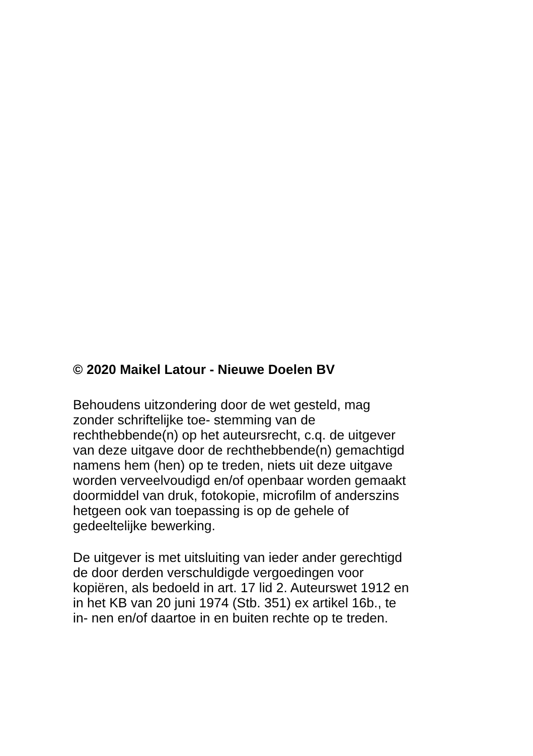© 2020 Maikel Latour - Nieuwe Doelen BV
Behoudens uitzondering door de wet gesteld, mag
zonder schriftelijke toe- stemming van de
rechthebbende(n) op het auteursrecht, c.q. de uitgever
van deze uitgave door de rechthebbende(n) gemachtigd
namens hem (hen) op te treden, niets uit deze uitgave
worden verveelvoudigd en/of openbaar worden gemaakt
doormiddel van druk, fotokopie, microfilm of anderszins
hetgeen ook van toepassing is op de gehele of
gedeeltelijke bewerking.
De uitgever is met uitsluiting van ieder ander gerechtigd
de door derden verschuldigde vergoedingen voor
kopiëren, als bedoeld in art. 17 lid 2. Auteurswet 1912 en
in het KB van 20 juni 1974 (Stb. 351) ex artikel 16b., te
in- nen en/of daartoe in en buiten rechte op te treden.